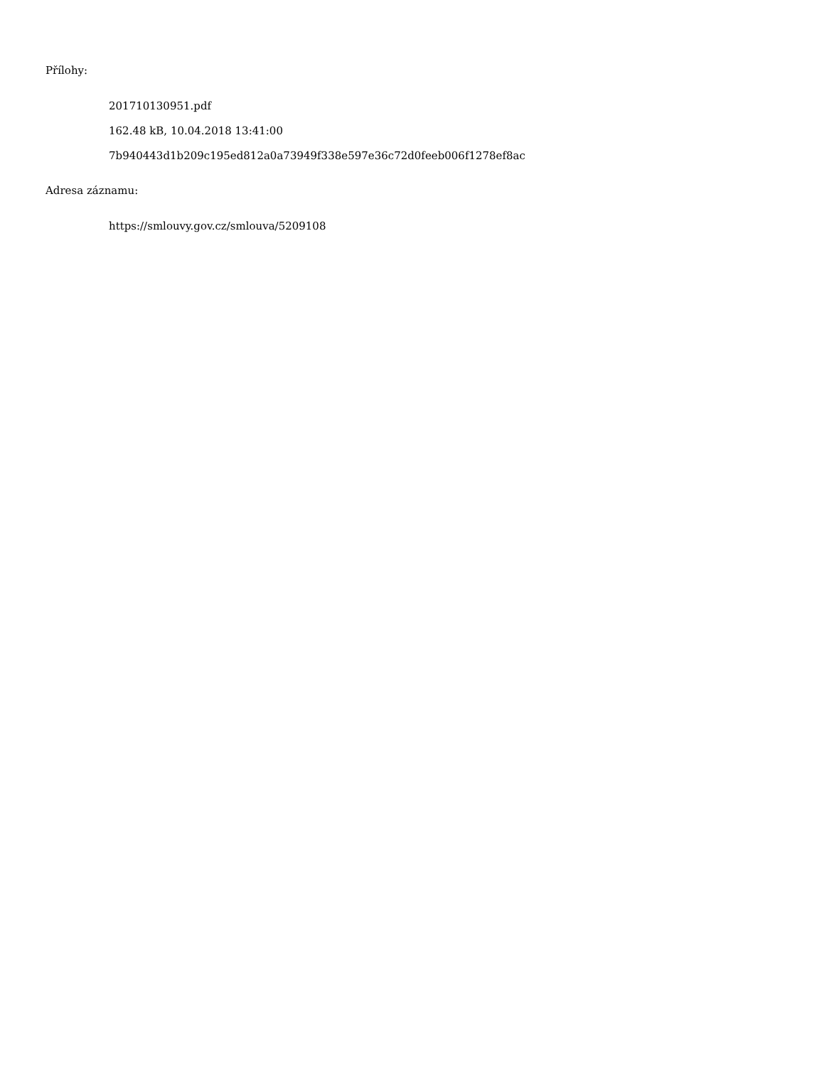Přílohy:
201710130951.pdf
162.48 kB, 10.04.2018 13:41:00
7b940443d1b209c195ed812a0a73949f338e597e36c72d0feeb006f1278ef8ac
Adresa záznamu:
https://smlouvy.gov.cz/smlouva/5209108